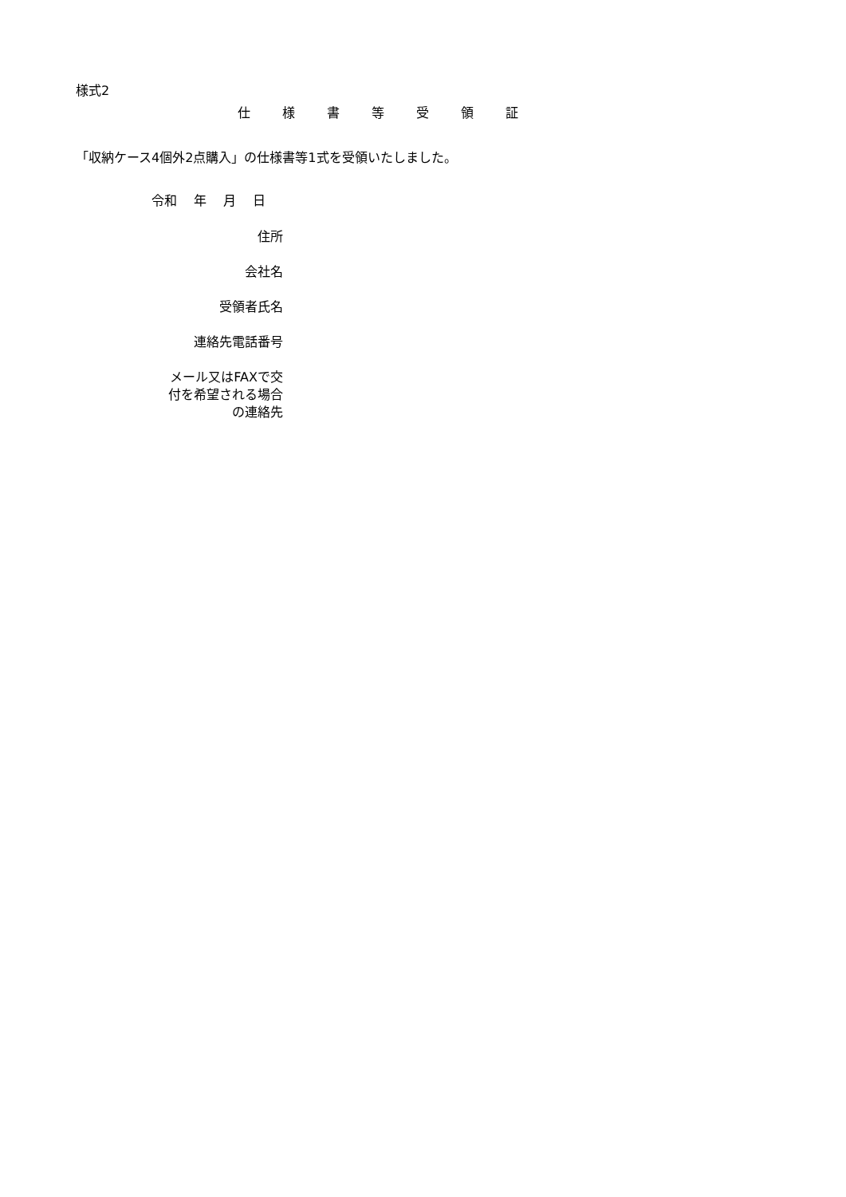様式2
仕様書等受領証
「収納ケース4個外2点購入」の仕様書等1式を受領いたしました。
令和　 年　 月　 日
住所
会社名
受領者氏名
連絡先電話番号
メール又はFAXで交
付を希望される場合
の連絡先